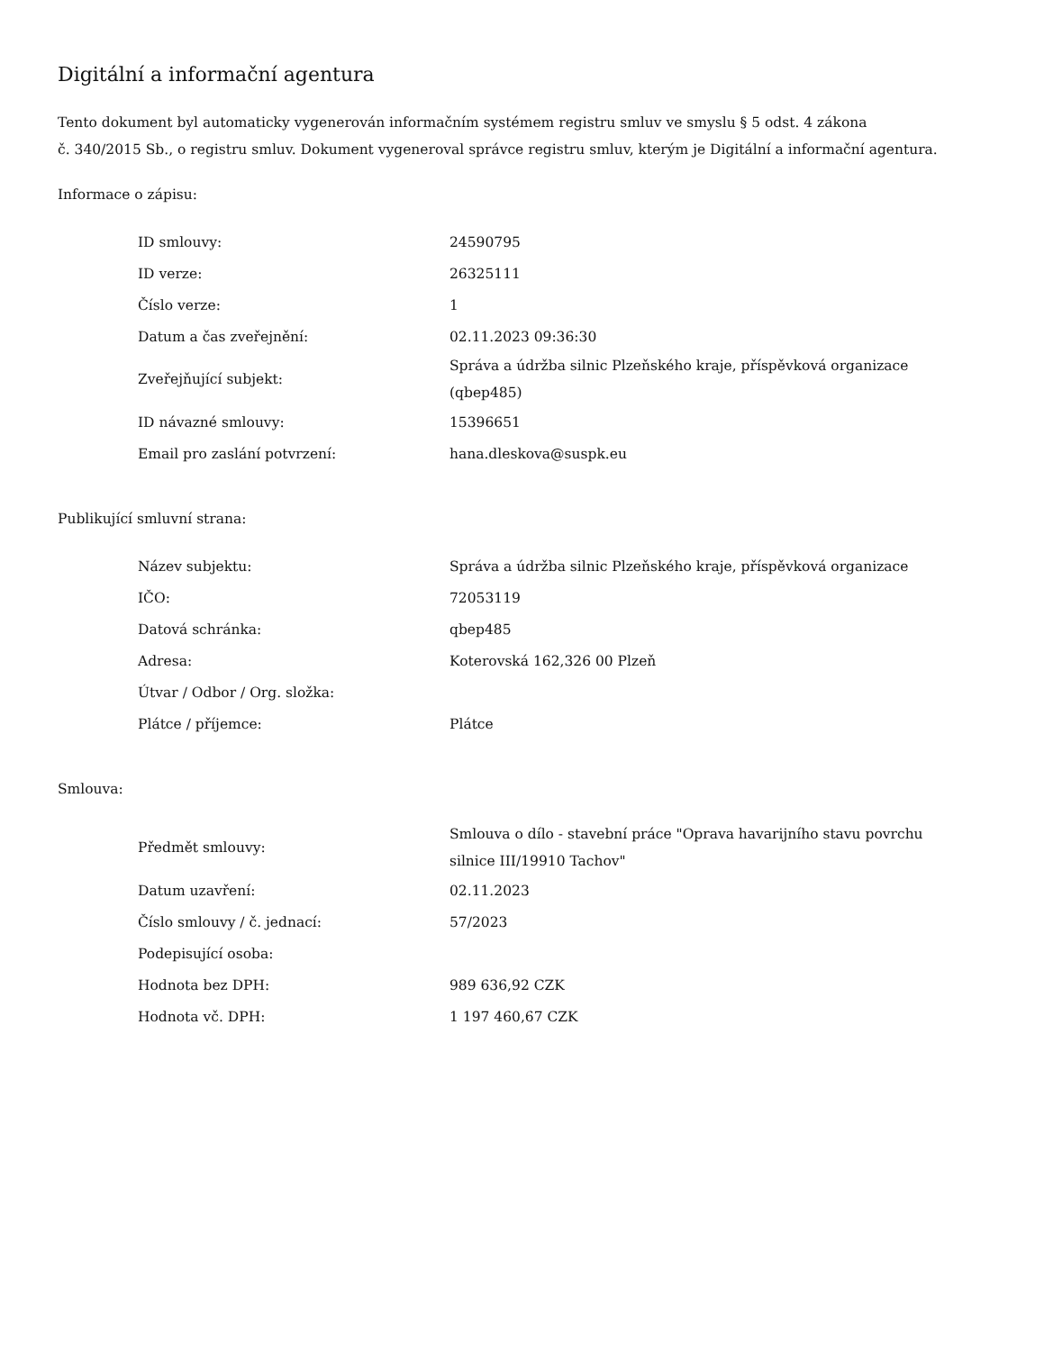Digitální a informační agentura
Tento dokument byl automaticky vygenerován informačním systémem registru smluv ve smyslu § 5 odst. 4 zákona
č. 340/2015 Sb., o registru smluv. Dokument vygeneroval správce registru smluv, kterým je Digitální a informační agentura.
Informace o zápisu:
| ID smlouvy: | 24590795 |
| ID verze: | 26325111 |
| Číslo verze: | 1 |
| Datum a čas zveřejnění: | 02.11.2023 09:36:30 |
| Zveřejňující subjekt: | Správa a údržba silnic Plzeňského kraje, příspěvková organizace (qbep485) |
| ID návazné smlouvy: | 15396651 |
| Email pro zaslání potvrzení: | hana.dleskova@suspk.eu |
Publikující smluvní strana:
| Název subjektu: | Správa a údržba silnic Plzeňského kraje, příspěvková organizace |
| IČO: | 72053119 |
| Datová schránka: | qbep485 |
| Adresa: | Koterovská 162,326 00 Plzeň |
| Útvar / Odbor / Org. složka: | |
| Plátce / příjemce: | Plátce |
Smlouva:
| Předmět smlouvy: | Smlouva o dílo - stavební práce "Oprava havarijního stavu povrchu silnice III/19910 Tachov" |
| Datum uzavření: | 02.11.2023 |
| Číslo smlouvy / č. jednací: | 57/2023 |
| Podepisující osoba: | |
| Hodnota bez DPH: | 989 636,92 CZK |
| Hodnota vč. DPH: | 1 197 460,67 CZK |